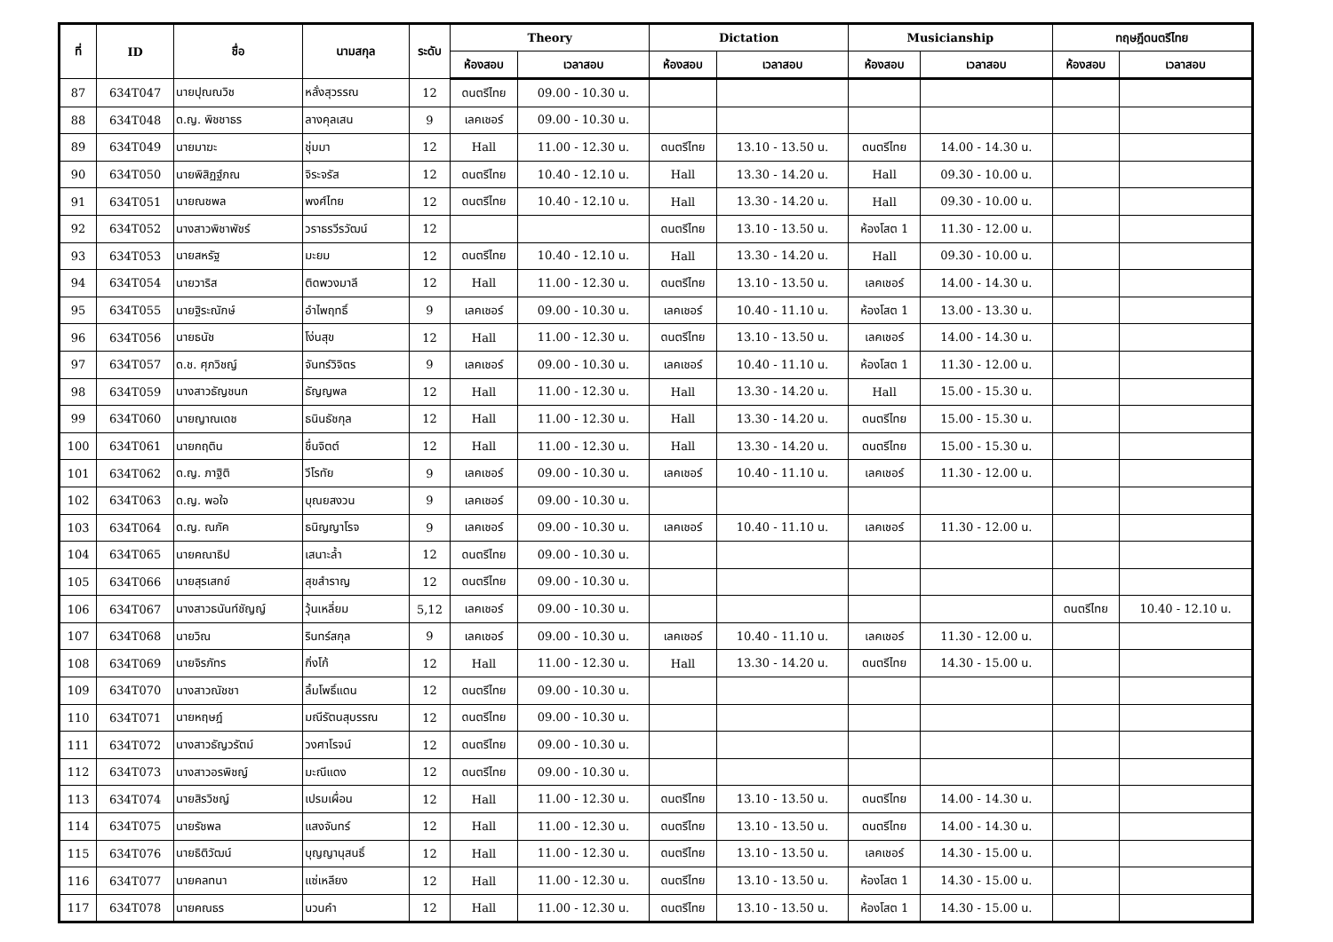| ที่ | ID | ชื่อ | นามสกุล | ระดับ | Theory | | Dictation | | Musicianship | | ทฤษฎีดนตรีไทย | |
| --- | --- | --- | --- | --- | --- | --- | --- | --- | --- | --- | --- | --- |
| | | | | | ห้องสอบ | เวลาสอบ | ห้องสอบ | เวลาสอบ | ห้องสอบ | เวลาสอบ | ห้องสอบ | เวลาสอบ |
| 87 | 634T047 | นายปุณณวิช | หลั่งสุวรรณ | 12 | ดนตรีไทย | 09.00 - 10.30 น. | | | | | | |
| 88 | 634T048 | ด.ญ. พิชชาธร | ลางคุลเสน | 9 | เลคเชอร์ | 09.00 - 10.30 น. | | | | | | |
| 89 | 634T049 | นายมาฆะ | ชุ่มมา | 12 | Hall | 11.00 - 12.30 น. | ดนตรีไทย | 13.10 - 13.50 น. | ดนตรีไทย | 14.00 - 14.30 น. | | |
| 90 | 634T050 | นายพิสิฏฐ์ภณ | จิระจรัส | 12 | ดนตรีไทย | 10.40 - 12.10 น. | Hall | 13.30 - 14.20 น. | Hall | 09.30 - 10.00 น. | | |
| 91 | 634T051 | นายณชพล | พงศ์ไทย | 12 | ดนตรีไทย | 10.40 - 12.10 น. | Hall | 13.30 - 14.20 น. | Hall | 09.30 - 10.00 น. | | |
| 92 | 634T052 | นางสาวพิชาพัชร์ | วราธรวีรวัฒน์ | 12 | | | ดนตรีไทย | 13.10 - 13.50 น. | ห้องโสต 1 | 11.30 - 12.00 น. | | |
| 93 | 634T053 | นายสหรัฐ | มะยม | 12 | ดนตรีไทย | 10.40 - 12.10 น. | Hall | 13.30 - 14.20 น. | Hall | 09.30 - 10.00 น. | | |
| 94 | 634T054 | นายวาริส | ติดพวงมาลี | 12 | Hall | 11.00 - 12.30 น. | ดนตรีไทย | 13.10 - 13.50 น. | เลคเชอร์ | 14.00 - 14.30 น. | | |
| 95 | 634T055 | นายฐิระณักษ์ | อำไพฤทธิ์ | 9 | เลคเชอร์ | 09.00 - 10.30 น. | เลคเชอร์ | 10.40 - 11.10 น. | ห้องโสต 1 | 13.00 - 13.30 น. | | |
| 96 | 634T056 | นายธนัช | โง่นสุข | 12 | Hall | 11.00 - 12.30 น. | ดนตรีไทย | 13.10 - 13.50 น. | เลคเชอร์ | 14.00 - 14.30 น. | | |
| 97 | 634T057 | ด.ช. ศุภวิชญ์ | จันทร์วิจิตร | 9 | เลคเชอร์ | 09.00 - 10.30 น. | เลคเชอร์ | 10.40 - 11.10 น. | ห้องโสต 1 | 11.30 - 12.00 น. | | |
| 98 | 634T059 | นางสาวธัญชนก | ธัญญพล | 12 | Hall | 11.00 - 12.30 น. | Hall | 13.30 - 14.20 น. | Hall | 15.00 - 15.30 น. | | |
| 99 | 634T060 | นายญาณเดช | ธนินธัชกุล | 12 | Hall | 11.00 - 12.30 น. | Hall | 13.30 - 14.20 น. | ดนตรีไทย | 15.00 - 15.30 น. | | |
| 100 | 634T061 | นายกฤติน | ชื่นจิตต์ | 12 | Hall | 11.00 - 12.30 น. | Hall | 13.30 - 14.20 น. | ดนตรีไทย | 15.00 - 15.30 น. | | |
| 101 | 634T062 | ด.ญ. ภาฐิติ | วีโรทัย | 9 | เลคเชอร์ | 09.00 - 10.30 น. | เลคเชอร์ | 10.40 - 11.10 น. | เลคเชอร์ | 11.30 - 12.00 น. | | |
| 102 | 634T063 | ด.ญ. พอใจ | บุณยสงวน | 9 | เลคเชอร์ | 09.00 - 10.30 น. | | | | | | |
| 103 | 634T064 | ด.ญ. ณภัค | ธนิญญาโรจ | 9 | เลคเชอร์ | 09.00 - 10.30 น. | เลคเชอร์ | 10.40 - 11.10 น. | เลคเชอร์ | 11.30 - 12.00 น. | | |
| 104 | 634T065 | นายคณาธิป | เสนาะล้ำ | 12 | ดนตรีไทย | 09.00 - 10.30 น. | | | | | | |
| 105 | 634T066 | นายสุรเสกข์ | สุขสำราญ | 12 | ดนตรีไทย | 09.00 - 10.30 น. | | | | | | |
| 106 | 634T067 | นางสาวธนันท์ชัญญ์ | วุ้นเหลี่ยม | 5,12 | เลคเชอร์ | 09.00 - 10.30 น. | | | | | ดนตรีไทย | 10.40 - 12.10 น. |
| 107 | 634T068 | นายวิณ | รินทร์สกุล | 9 | เลคเชอร์ | 09.00 - 10.30 น. | เลคเชอร์ | 10.40 - 11.10 น. | เลคเชอร์ | 11.30 - 12.00 น. | | |
| 108 | 634T069 | นายจิรภัทร | กิ่งโก้ | 12 | Hall | 11.00 - 12.30 น. | Hall | 13.30 - 14.20 น. | ดนตรีไทย | 14.30 - 15.00 น. | | |
| 109 | 634T070 | นางสาวณัชชา | ลิ้มโพธิ์แดน | 12 | ดนตรีไทย | 09.00 - 10.30 น. | | | | | | |
| 110 | 634T071 | นายหฤษฎ์ | มณีรัตนสุบรรณ | 12 | ดนตรีไทย | 09.00 - 10.30 น. | | | | | | |
| 111 | 634T072 | นางสาวธัญวรัตม์ | วงศาโรจน์ | 12 | ดนตรีไทย | 09.00 - 10.30 น. | | | | | | |
| 112 | 634T073 | นางสาวอรพิชญ์ | มะณีแดง | 12 | ดนตรีไทย | 09.00 - 10.30 น. | | | | | | |
| 113 | 634T074 | นายสิรวิชญ์ | เปรมเผื่อน | 12 | Hall | 11.00 - 12.30 น. | ดนตรีไทย | 13.10 - 13.50 น. | ดนตรีไทย | 14.00 - 14.30 น. | | |
| 114 | 634T075 | นายรัชพล | แสงจันทร์ | 12 | Hall | 11.00 - 12.30 น. | ดนตรีไทย | 13.10 - 13.50 น. | ดนตรีไทย | 14.00 - 14.30 น. | | |
| 115 | 634T076 | นายธิติวัฒน์ | บุญญานุสนธิ์ | 12 | Hall | 11.00 - 12.30 น. | ดนตรีไทย | 13.10 - 13.50 น. | เลคเชอร์ | 14.30 - 15.00 น. | | |
| 116 | 634T077 | นายคลทนา | แซ่เหลียง | 12 | Hall | 11.00 - 12.30 น. | ดนตรีไทย | 13.10 - 13.50 น. | ห้องโสต 1 | 14.30 - 15.00 น. | | |
| 117 | 634T078 | นายคณธร | นวนคำ | 12 | Hall | 11.00 - 12.30 น. | ดนตรีไทย | 13.10 - 13.50 น. | ห้องโสต 1 | 14.30 - 15.00 น. | | |